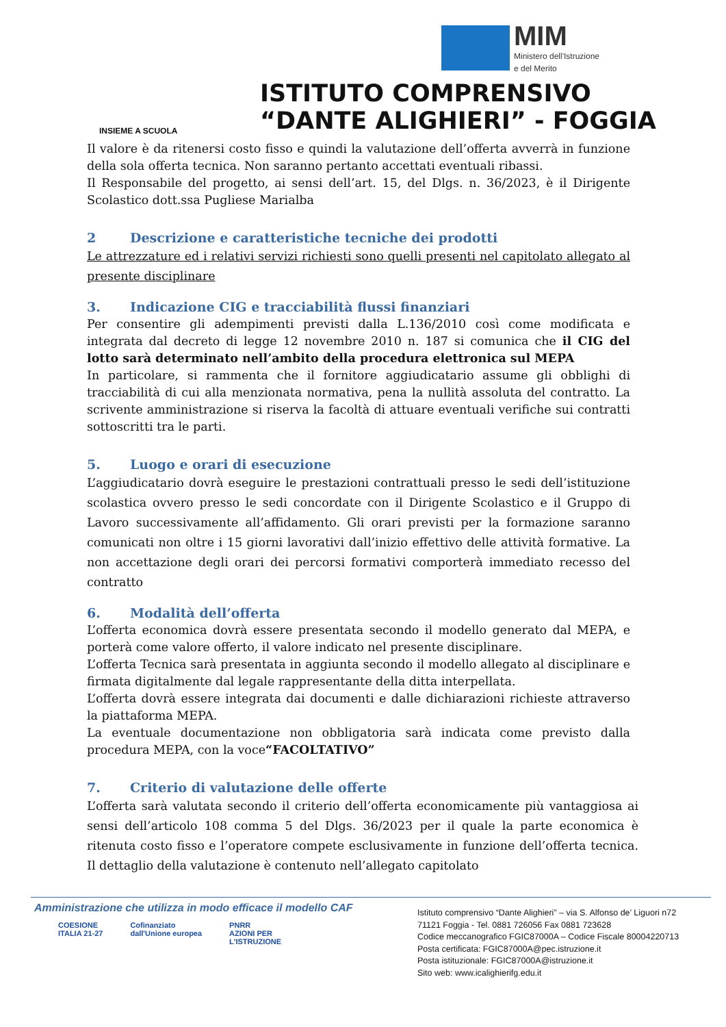INSIEME A SCUOLA
MIM
Ministero dell'Istruzione
e del Merito
ISTITUTO COMPRENSIVO
“DANTE ALIGHIERI” - FOGGIA
Il valore è da ritenersi costo fisso e quindi la valutazione dell’offerta avverrà in funzione della sola offerta tecnica. Non saranno pertanto accettati eventuali ribassi.
Il Responsabile del progetto, ai sensi dell’art. 15, del Dlgs. n. 36/2023, è il Dirigente Scolastico dott.ssa Pugliese Marialba
2 Descrizione e caratteristiche tecniche dei prodotti
Le attrezzature ed i relativi servizi richiesti sono quelli presenti nel capitolato allegato al presente disciplinare
3. Indicazione CIG e tracciabilità flussi finanziari
Per consentire gli adempimenti previsti dalla L.136/2010 così come modificata e integrata dal decreto di legge 12 novembre 2010 n. 187 si comunica che il CIG del lotto sarà determinato nell’ambito della procedura elettronica sul MEPA
In particolare, si rammenta che il fornitore aggiudicatario assume gli obblighi di tracciabilità di cui alla menzionata normativa, pena la nullità assoluta del contratto. La scrivente amministrazione si riserva la facoltà di attuare eventuali verifiche sui contratti sottoscritti tra le parti.
5. Luogo e orari di esecuzione
L’aggiudicatario dovrà eseguire le prestazioni contrattuali presso le sedi dell’istituzione scolastica ovvero presso le sedi concordate con il Dirigente Scolastico e il Gruppo di Lavoro successivamente all’affidamento. Gli orari previsti per la formazione saranno comunicati non oltre i 15 giorni lavorativi dall’inizio effettivo delle attività formative. La non accettazione degli orari dei percorsi formativi comporterà immediato recesso del contratto
6. Modalità dell’offerta
L’offerta economica dovrà essere presentata secondo il modello generato dal MEPA, e porterà come valore offerto, il valore indicato nel presente disciplinare.
L’offerta Tecnica sarà presentata in aggiunta secondo il modello allegato al disciplinare e firmata digitalmente dal legale rappresentante della ditta interpellata.
L’offerta dovrà essere integrata dai documenti e dalle dichiarazioni richieste attraverso la piattaforma MEPA.
La eventuale documentazione non obbligatoria sarà indicata come previsto dalla procedura MEPA, con la voce“FACOLTATIVO”
7. Criterio di valutazione delle offerte
L’offerta sarà valutata secondo il criterio dell’offerta economicamente più vantaggiosa ai sensi dell’articolo 108 comma 5 del Dlgs. 36/2023 per il quale la parte economica è ritenuta costo fisso e l’operatore compete esclusivamente in funzione dell’offerta tecnica. Il dettaglio della valutazione è contenuto nell’allegato capitolato
Amministrazione che utilizza in modo efficace il modello CAF
COESIONE
ITALIA 21-27
Cofinanziato
dall'Unione europea
PNRR
AZIONI PER
L'ISTRUZIONE
Istituto comprensivo “Dante Alighieri” – via S. Alfonso de’ Liguori n72
71121 Foggia - Tel. 0881 726056 Fax 0881 723628
Codice meccanografico FGIC87000A – Codice Fiscale 80004220713
Posta certificata: FGIC87000A@pec.istruzione.it
Posta istituzionale: FGIC87000A@istruzione.it
Sito web: www.icalighierifg.edu.it